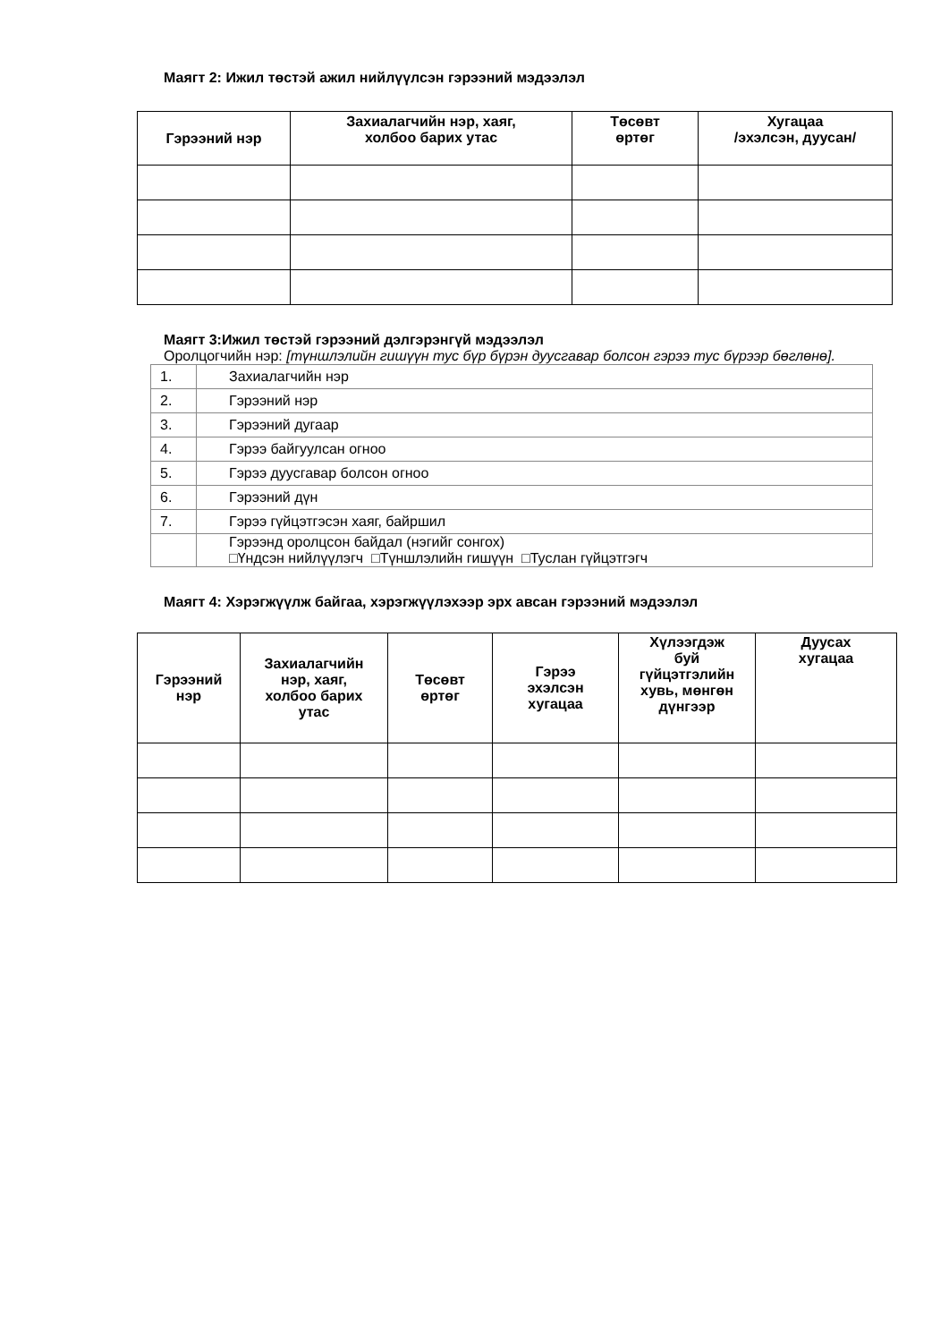Маягт 2: Ижил төстэй ажил нийлүүлсэн гэрээний мэдээлэл
| Гэрээний нэр | Захиалагчийн нэр, хаяг, холбоо барих утас | Төсөвт өртөг | Хугацаа /эхэлсэн, дуусан/ |
| --- | --- | --- | --- |
Маягт 3:Ижил төстэй гэрээний дэлгэрэнгүй мэдээлэл
Оролцогчийн нэр: [түншлэлийн гишүүн тус бүр бүрэн дуусгавар болсон гэрээ тус бүрээр бөглөнө].
| 1. | Захиалагчийн нэр |
| 2. | Гэрээний нэр |
| 3. | Гэрээний дугаар |
| 4. | Гэрээ байгуулсан огноо |
| 5. | Гэрээ дуусгавар болсон огноо |
| 6. | Гэрээний дүн |
| 7. | Гэрээ гүйцэтгэсэн хаяг, байршил |
| | Гэрээнд оролцсон байдал (нэгийг сонгох) □Үндсэн нийлүүлэгч □Түншлэлийн гишүүн □Туслан гүйцэтгэгч |
Маягт 4: Хэрэгжүүлж байгаа, хэрэгжүүлэхээр эрх авсан гэрээний мэдээлэл
| Гэрээний нэр | Захиалагчийн нэр, хаяг, холбоо барих утас | Төсөвт өртөг | Гэрээ эхэлсэн хугацаа | Хүлээгдэж буй гүйцэтгэлийн хувь, мөнгөн дүнгээр | Дуусах хугацаа |
| --- | --- | --- | --- | --- | --- |